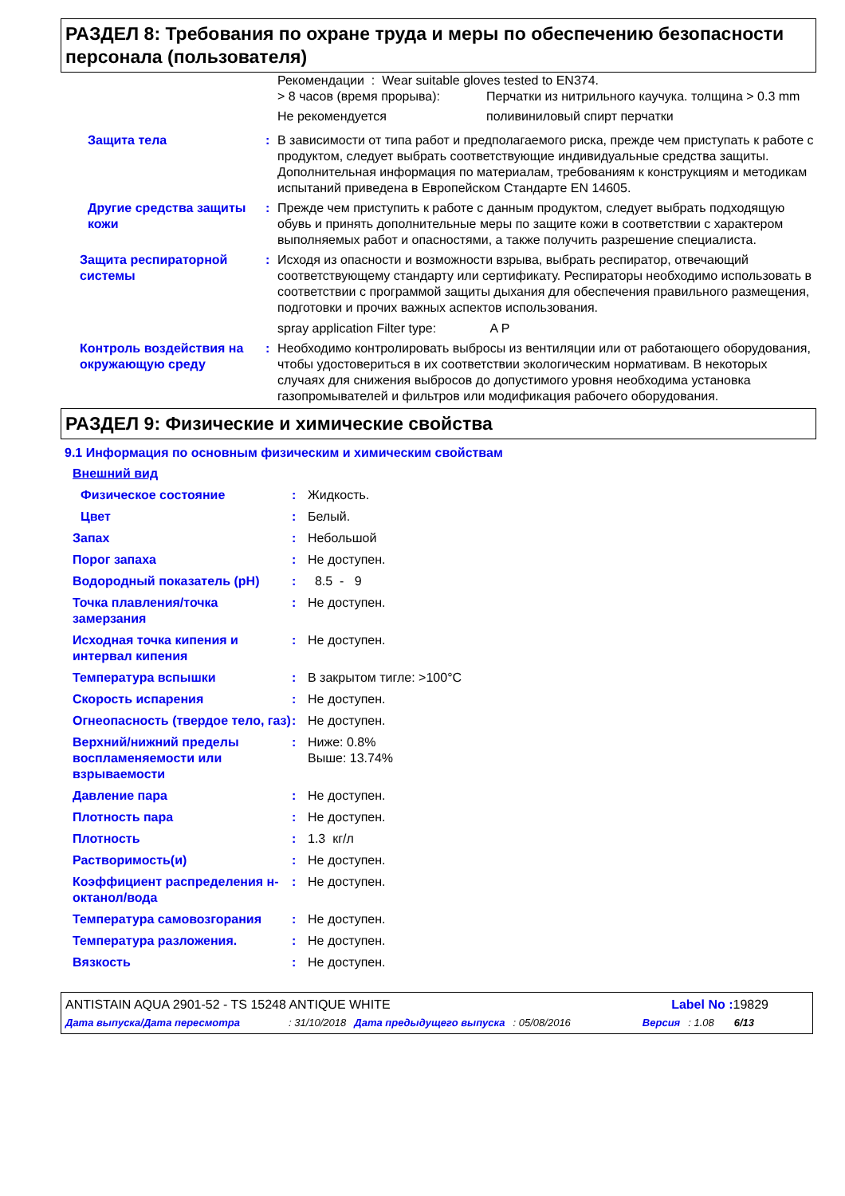РАЗДЕЛ 8: Требования по охране труда и меры по обеспечению безопасности персонала (пользователя)
| | | Рекомендации : Wear suitable gloves tested to EN374. / > 8 часов (время прорыва): / Перчатки из нитрильного каучука. толщина > 0.3 mm / / Не рекомендуется / поливиниловый спирт перчатки / |
| Защита тела | : | В зависимости от типа работ и предполагаемого риска, прежде чем приступать к работе с продуктом, следует выбрать соответствующие индивидуальные средства защиты. Дополнительная информация по материалам, требованиям к конструкциям и методикам испытаний приведена в Европейском Стандарте EN 14605. |
| Другие средства защиты кожи | : | Прежде чем приступить к работе с данным продуктом, следует выбрать подходящую обувь и принять дополнительные меры по защите кожи в соответствии с характером выполняемых работ и опасностями, а также получить разрешение специалиста. |
| Защита респираторной системы | : | Исходя из опасности и возможности взрыва, выбрать респиратор, отвечающий соответствующему стандарту или сертификату. Респираторы необходимо использовать в соответствии с программой защиты дыхания для обеспечения правильного размещения, подготовки и прочих важных аспектов использования. spray application Filter type: A P |
| Контроль воздействия на окружающую среду | : | Необходимо контролировать выбросы из вентиляции или от работающего оборудования, чтобы удостовериться в их соответствии экологическим нормативам. В некоторых случаях для снижения выбросов до допустимого уровня необходима установка газопромывателей и фильтров или модификация рабочего оборудования. |
РАЗДЕЛ 9: Физические и химические свойства
9.1 Информация по основным физическим и химическим свойствам
Внешний вид
| Физическое состояние | : | Жидкость. |
| Цвет | : | Белый. |
| Запах | : | Небольшой |
| Порог запаха | : | Не доступен. |
| Водородный показатель (pH) | : | 8.5 - 9 |
| Точка плавления/точка замерзания | : | Не доступен. |
| Исходная точка кипения и интервал кипения | : | Не доступен. |
| Температура вспышки | : | В закрытом тигле: >100°C |
| Скорость испарения | : | Не доступен. |
| Огнеопасность (твердое тело, газ) | : | Не доступен. |
| Верхний/нижний пределы воспламеняемости или взрываемости | : | Ниже: 0.8% Выше: 13.74% |
| Давление пара | : | Не доступен. |
| Плотность пара | : | Не доступен. |
| Плотность | : | 1.3 кг/л |
| Растворимость(и) | : | Не доступен. |
| Коэффициент распределения н-октанол/вода | : | Не доступен. |
| Температура самовозгорания | : | Не доступен. |
| Температура разложения. | : | Не доступен. |
| Вязкость | : | Не доступен. |
ANTISTAIN AQUA 2901-52 - TS 15248 ANTIQUE WHITE Label No : 19829
Дата выпуска/Дата пересмотра: 31/10/2018 Дата предыдущего выпуска: 05/08/2016 Версия: 1.08 6/13